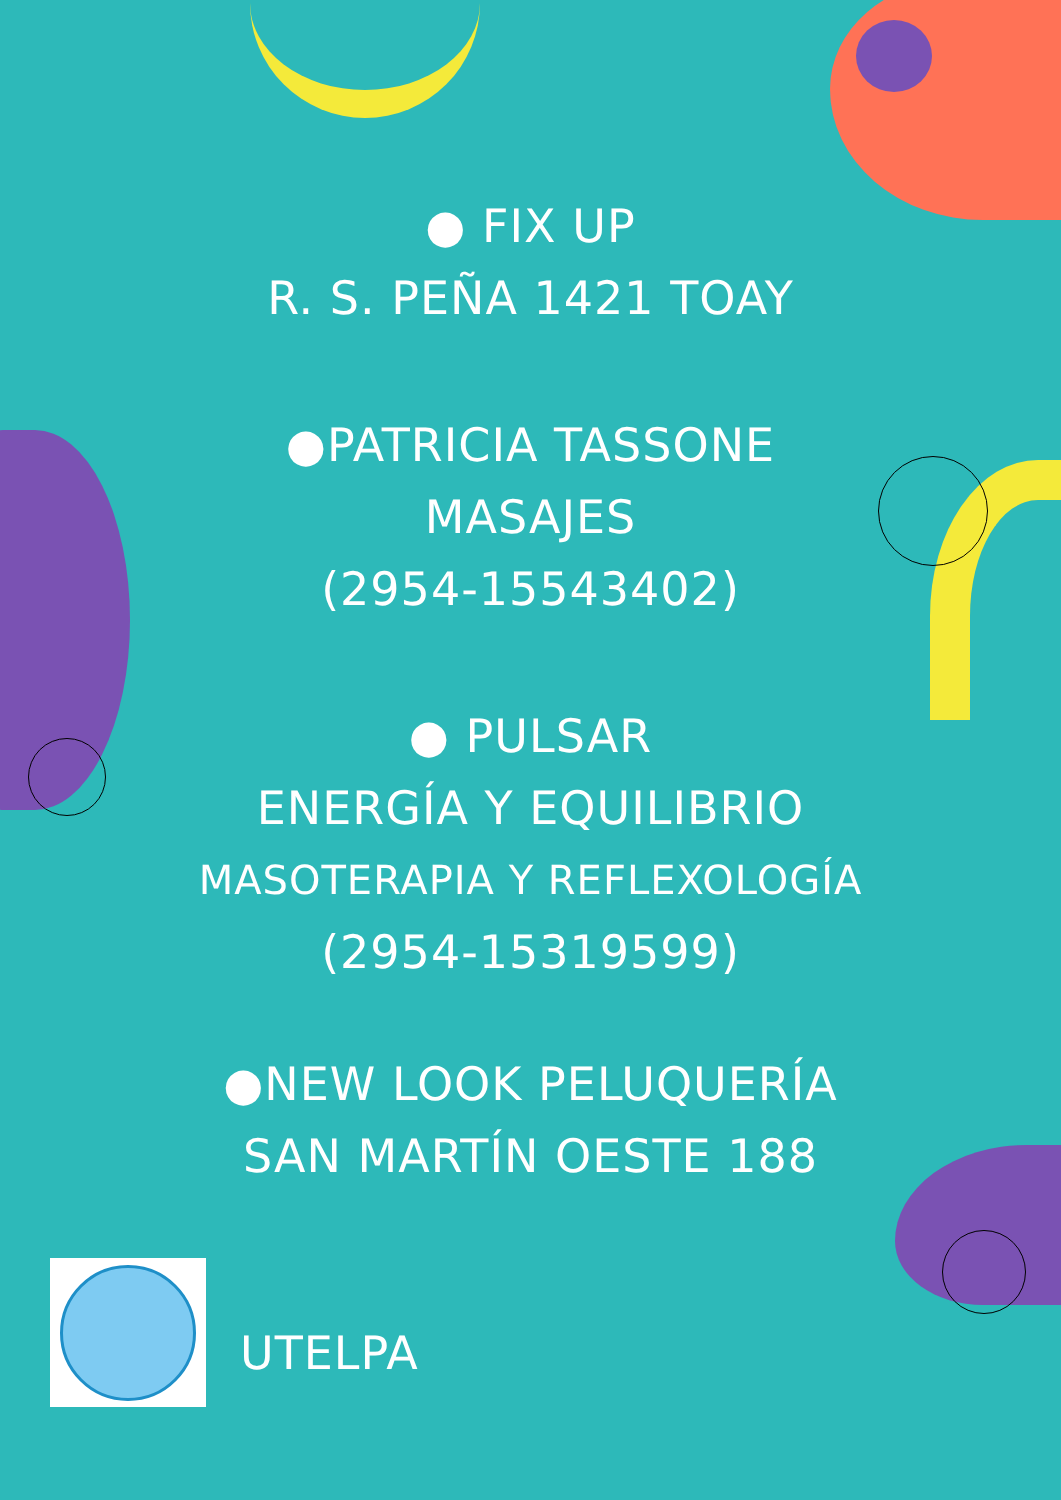● FIX UP
R. S. PEÑA 1421 TOAY
●PATRICIA TASSONE
MASAJES
(2954-15543402)
● PULSAR
ENERGÍA Y EQUILIBRIO
MASOTERAPIA Y REFLEXOLOGÍA
(2954-15319599)
●NEW LOOK PELUQUERÍA
SAN MARTÍN OESTE 188
UTELPA